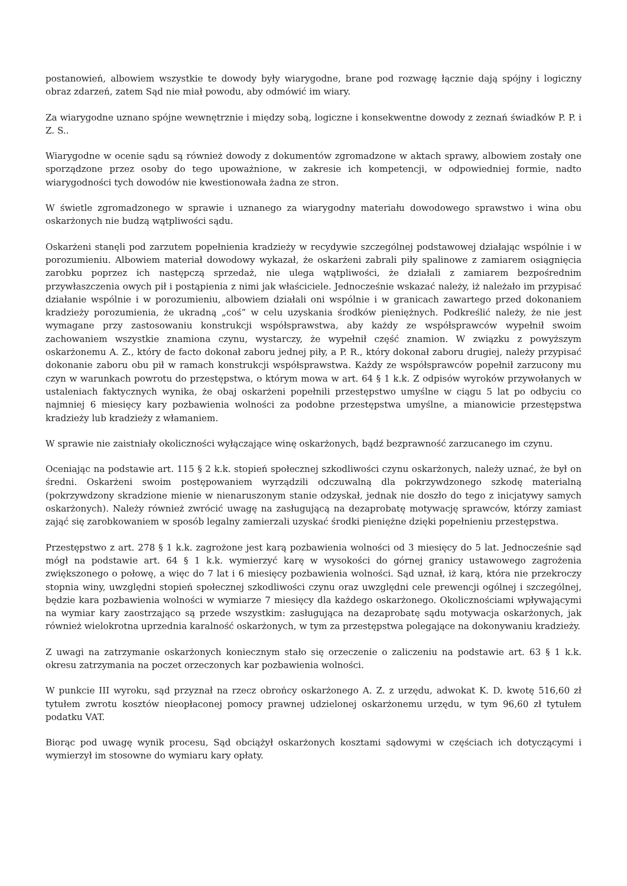postanowień, albowiem wszystkie te dowody były wiarygodne, brane pod rozwagę łącznie dają spójny i logiczny obraz zdarzeń, zatem Sąd nie miał powodu, aby odmówić im wiary.
Za wiarygodne uznano spójne wewnętrznie i między sobą, logiczne i konsekwentne dowody z zeznań świadków P. P. i Z. S..
Wiarygodne w ocenie sądu są również dowody z dokumentów zgromadzone w aktach sprawy, albowiem zostały one sporządzone przez osoby do tego upoważnione, w zakresie ich kompetencji, w odpowiedniej formie, nadto wiarygodności tych dowodów nie kwestionowała żadna ze stron.
W świetle zgromadzonego w sprawie i uznanego za wiarygodny materiału dowodowego sprawstwo i wina obu oskarżonych nie budzą wątpliwości sądu.
Oskarżeni stanęli pod zarzutem popełnienia kradzieży w recydywie szczególnej podstawowej działając wspólnie i w porozumieniu. Albowiem materiał dowodowy wykazał, że oskarżeni zabrali piły spalinowe z zamiarem osiągnięcia zarobku poprzez ich następczą sprzedaż, nie ulega wątpliwości, że działali z zamiarem bezpośrednim przywłaszczenia owych pił i postąpienia z nimi jak właściciele. Jednocześnie wskazać należy, iż należało im przypisać działanie wspólnie i w porozumieniu, albowiem działali oni wspólnie i w granicach zawartego przed dokonaniem kradzieży porozumienia, że ukradną „coś” w celu uzyskania środków pieniężnych. Podkreślić należy, że nie jest wymagane przy zastosowaniu konstrukcji współsprawstwa, aby każdy ze współsprawców wypełnił swoim zachowaniem wszystkie znamiona czynu, wystarczy, że wypełnił część znamion. W związku z powyższym oskarżonemu A. Z., który de facto dokonał zaboru jednej piły, a P. R., który dokonał zaboru drugiej, należy przypisać dokonanie zaboru obu pił w ramach konstrukcji współsprawstwa. Każdy ze współsprawców popełnił zarzucony mu czyn w warunkach powrotu do przestępstwa, o którym mowa w art. 64 § 1 k.k. Z odpisów wyroków przywołanych w ustaleniach faktycznych wynika, że obaj oskarżeni popełnili przestępstwo umyślne w ciągu 5 lat po odbyciu co najmniej 6 miesięcy kary pozbawienia wolności za podobne przestępstwa umyślne, a mianowicie przestępstwa kradzieży lub kradzieży z włamaniem.
W sprawie nie zaistniały okoliczności wyłączające winę oskarżonych, bądź bezprawność zarzucanego im czynu.
Oceniając na podstawie art. 115 § 2 k.k. stopień społecznej szkodliwości czynu oskarżonych, należy uznać, że był on średni. Oskarżeni swoim postępowaniem wyrządzili odczuwalną dla pokrzywdzonego szkodę materialną (pokrzywdzony skradzione mienie w nienaruszonym stanie odzyskał, jednak nie doszło do tego z inicjatywy samych oskarżonych). Należy również zwrócić uwagę na zasługującą na dezaprobatę motywację sprawców, którzy zamiast zająć się zarobkowaniem w sposób legalny zamierzali uzyskać środki pieniężne dzięki popełnieniu przestępstwa.
Przestępstwo z art. 278 § 1 k.k. zagrożone jest karą pozbawienia wolności od 3 miesięcy do 5 lat. Jednocześnie sąd mógł na podstawie art. 64 § 1 k.k. wymierzyć karę w wysokości do górnej granicy ustawowego zagrożenia zwiększonego o połowę, a więc do 7 lat i 6 miesięcy pozbawienia wolności. Sąd uznał, iż karą, która nie przekroczy stopnia winy, uwzględni stopień społecznej szkodliwości czynu oraz uwzględni cele prewencji ogólnej i szczególnej, będzie kara pozbawienia wolności w wymiarze 7 miesięcy dla każdego oskarżonego. Okolicznościami wpływającymi na wymiar kary zaostrzająco są przede wszystkim: zasługująca na dezaprobatę sądu motywacja oskarżonych, jak również wielokrotna uprzednia karalność oskarżonych, w tym za przestępstwa polegające na dokonywaniu kradzieży.
Z uwagi na zatrzymanie oskarżonych koniecznym stało się orzeczenie o zaliczeniu na podstawie art. 63 § 1 k.k. okresu zatrzymania na poczet orzeczonych kar pozbawienia wolności.
W punkcie III wyroku, sąd przyznał na rzecz obrońcy oskarżonego A. Z. z urzędu, adwokat K. D. kwotę 516,60 zł tytułem zwrotu kosztów nieopłaconej pomocy prawnej udzielonej oskarżonemu urzędu, w tym 96,60 zł tytułem podatku VAT.
Biorąc pod uwagę wynik procesu, Sąd obciążył oskarżonych kosztami sądowymi w częściach ich dotyczącymi i wymierzył im stosowne do wymiaru kary opłaty.